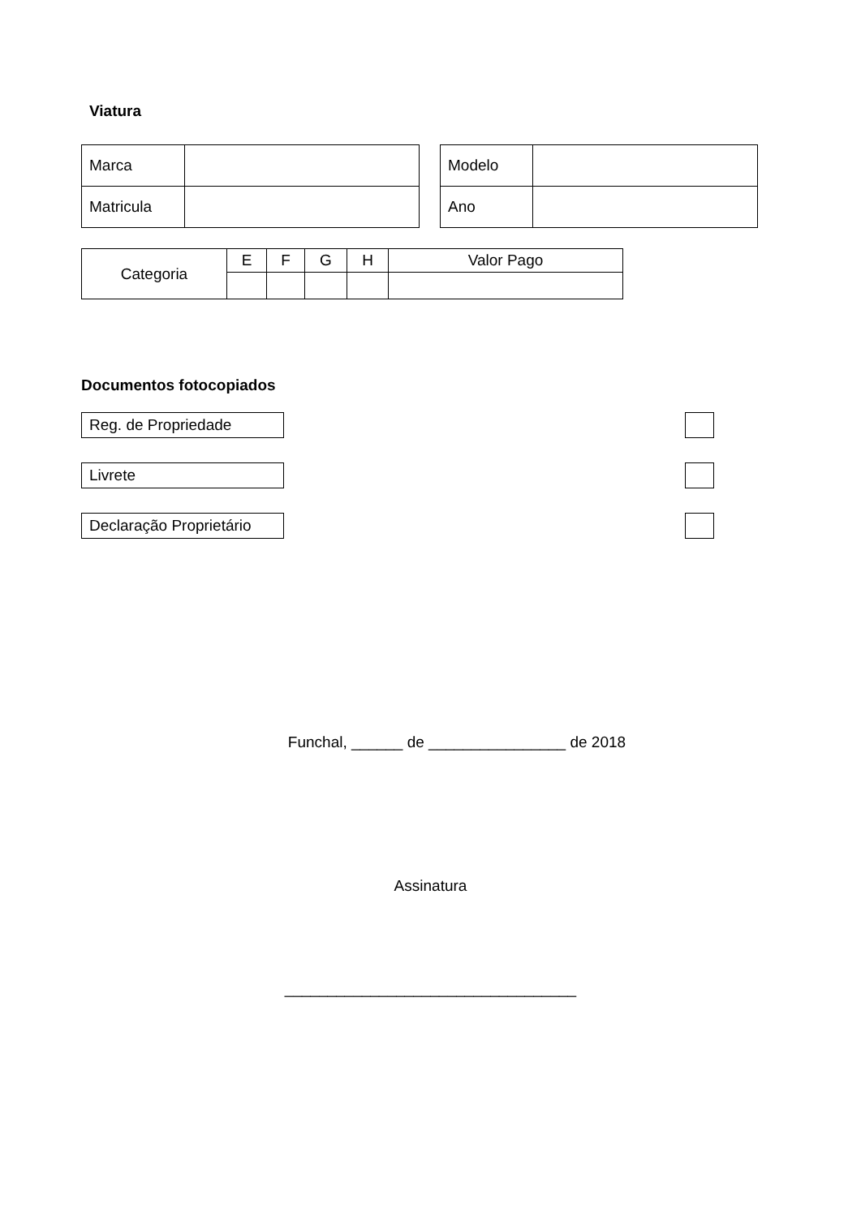Viatura
| Marca | |
| Matricula | |
| Modelo | |
| Ano | |
| Categoria | E | F | G | H | Valor Pago |
Documentos fotocopiados
Reg. de Propriedade
Livrete
Declaração Proprietário
Funchal, ______ de ________________ de 2018
Assinatura
__________________________________